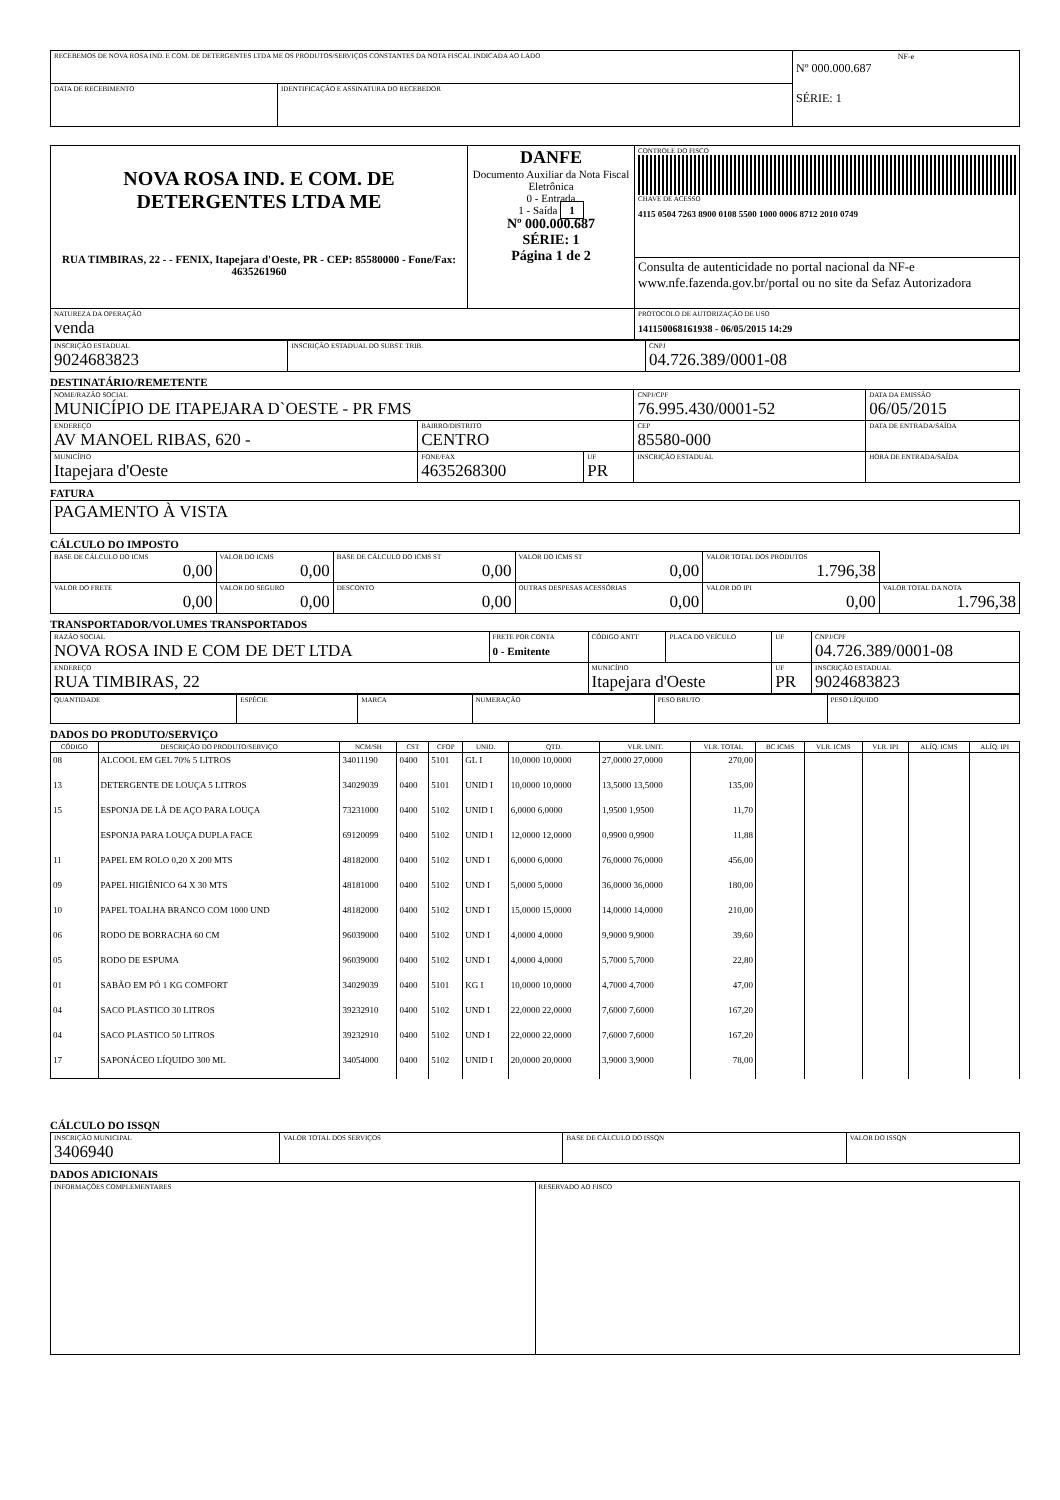| RECEBEMOS DE NOVA ROSA IND. E COM. DE DETERGENTES LTDA ME OS PRODUTOS/SERVIÇOS CONSTANTES DA NOTA FISCAL INDICADA AO LADO | | NF-e Nº 000.000.687 SÉRIE: 1 |
| DATA DE RECEBIMENTO | IDENTIFICAÇÃO E ASSINATURA DO RECEBEDOR | |
| NOVA ROSA IND. E COM. DE DETERGENTES LTDA ME RUA TIMBIRAS, 22 - - FENIX, Itapejara d'Oeste, PR - CEP: 85580000 - Fone/Fax: 4635261960 | DANFE Documento Auxiliar da Nota Fiscal Eletrônica 0 - Entrada 1 - Saída 1 Nº 000.000.687 SÉRIE: 1 Página 1 de 2 | CONTROLE DO FISCO CHAVE DE ACESSO 4115 0504 7263 8900 0108 5500 1000 0006 8712 2010 0749 |
| | | Consulta de autenticidade no portal nacional da NF-e www.nfe.fazenda.gov.br/portal ou no site da Sefaz Autorizadora |
| NATUREZA DA OPERAÇÃO venda | | PROTOCOLO DE AUTORIZAÇÃO DE USO 141150068161938 - 06/05/2015 14:29 |
| INSCRIÇÃO ESTADUAL 9024683823 | INSCRIÇÃO ESTADUAL DO SUBST. TRIB. | CNPJ 04.726.389/0001-08 |
DESTINATÁRIO/REMETENTE
| NOME/RAZÃO SOCIAL MUNICÍPIO DE ITAPEJARA D`OESTE - PR FMS | | | CNPJ/CPF 76.995.430/0001-52 | DATA DA EMISSÃO 06/05/2015 |
| ENDEREÇO AV MANOEL RIBAS, 620 - | BAIRRO/DISTRITO CENTRO | | CEP 85580-000 | DATA DE ENTRADA/SAÍDA |
| MUNICÍPIO Itapejara d'Oeste | FONE/FAX 4635268300 | UF PR | INSCRIÇÃO ESTADUAL | HORA DE ENTRADA/SAÍDA |
FATURA
| PAGAMENTO À VISTA |
CÁLCULO DO IMPOSTO
| BASE DE CÁLCULO DO ICMS 0,00 | VALOR DO ICMS 0,00 | BASE DE CÁLCULO DO ICMS ST 0,00 | VALOR DO ICMS ST 0,00 | VALOR TOTAL DOS PRODUTOS 1.796,38 | |
| VALOR DO FRETE 0,00 | VALOR DO SEGURO 0,00 | DESCONTO 0,00 | OUTRAS DESPESAS ACESSÓRIAS 0,00 | VALOR DO IPI 0,00 | VALOR TOTAL DA NOTA 1.796,38 |
TRANSPORTADOR/VOLUMES TRANSPORTADOS
| RAZÃO SOCIAL NOVA ROSA IND E COM DE DET LTDA | FRETE POR CONTA 0 - Emitente | CÓDIGO ANTT | PLACA DO VEÍCULO | UF | CNPJ/CPF 04.726.389/0001-08 |
| ENDEREÇO RUA TIMBIRAS, 22 | | MUNICÍPIO Itapejara d'Oeste | | UF PR | INSCRIÇÃO ESTADUAL 9024683823 |
| QUANTIDADE | ESPÉCIE | MARCA | NUMERAÇÃO | PESO BRUTO | PESO LÍQUIDO |
DADOS DO PRODUTO/SERVIÇO
| CÓDIGO | DESCRIÇÃO DO PRODUTO/SERVIÇO | NCM/SH | CST | CFOP | UNID. | QTD. | VLR. UNIT. | VLR. TOTAL | BC ICMS | VLR. ICMS | VLR. IPI | ALÍQ. ICMS | ALÍQ. IPI |
| --- | --- | --- | --- | --- | --- | --- | --- | --- | --- | --- | --- | --- | --- |
| 08 | ALCOOL EM GEL 70% 5 LITROS | 34011190 | 0400 | 5101 | GL I | 10,0000 10,0000 | 27,0000 27,0000 | 270,00 | | | | | |
| 13 | DETERGENTE DE LOUÇA 5 LITROS | 34029039 | 0400 | 5101 | UNID I | 10,0000 10,0000 | 13,5000 13,5000 | 135,00 | | | | | |
| 15 | ESPONJA DE LÃ DE AÇO PARA LOUÇA | 73231000 | 0400 | 5102 | UNID I | 6,0000 6,0000 | 1,9500 1,9500 | 11,70 | | | | | |
| | ESPONJA PARA LOUÇA DUPLA FACE | 69120099 | 0400 | 5102 | UNID I | 12,0000 12,0000 | 0,9900 0,9900 | 11,88 | | | | | |
| 11 | PAPEL EM ROLO 0,20 X 200 MTS | 48182000 | 0400 | 5102 | UND I | 6,0000 6,0000 | 76,0000 76,0000 | 456,00 | | | | | |
| 09 | PAPEL HIGIÊNICO 64 X 30 MTS | 48181000 | 0400 | 5102 | UND I | 5,0000 5,0000 | 36,0000 36,0000 | 180,00 | | | | | |
| 10 | PAPEL TOALHA BRANCO COM 1000 UND | 48182000 | 0400 | 5102 | UND I | 15,0000 15,0000 | 14,0000 14,0000 | 210,00 | | | | | |
| 06 | RODO DE BORRACHA 60 CM | 96039000 | 0400 | 5102 | UND I | 4,0000 4,0000 | 9,9000 9,9000 | 39,60 | | | | | |
| 05 | RODO DE ESPUMA | 96039000 | 0400 | 5102 | UND I | 4,0000 4,0000 | 5,7000 5,7000 | 22,80 | | | | | |
| 01 | SABÃO EM PÓ 1 KG COMFORT | 34029039 | 0400 | 5101 | KG I | 10,0000 10,0000 | 4,7000 4,7000 | 47,00 | | | | | |
| 04 | SACO PLASTICO 30 LITROS | 39232910 | 0400 | 5102 | UND I | 22,0000 22,0000 | 7,6000 7,6000 | 167,20 | | | | | |
| 04 | SACO PLASTICO 50 LITROS | 39232910 | 0400 | 5102 | UND I | 22,0000 22,0000 | 7,6000 7,6000 | 167,20 | | | | | |
| 17 | SAPONÁCEO LÍQUIDO 300 ML | 34054000 | 0400 | 5102 | UNID I | 20,0000 20,0000 | 3,9000 3,9000 | 78,00 | | | | | |
CÁLCULO DO ISSQN
| INSCRIÇÃO MUNICIPAL 3406940 | VALOR TOTAL DOS SERVIÇOS | BASE DE CÁLCULO DO ISSQN | VALOR DO ISSQN |
DADOS ADICIONAIS
| INFORMAÇÕES COMPLEMENTARES | RESERVADO AO FISCO |